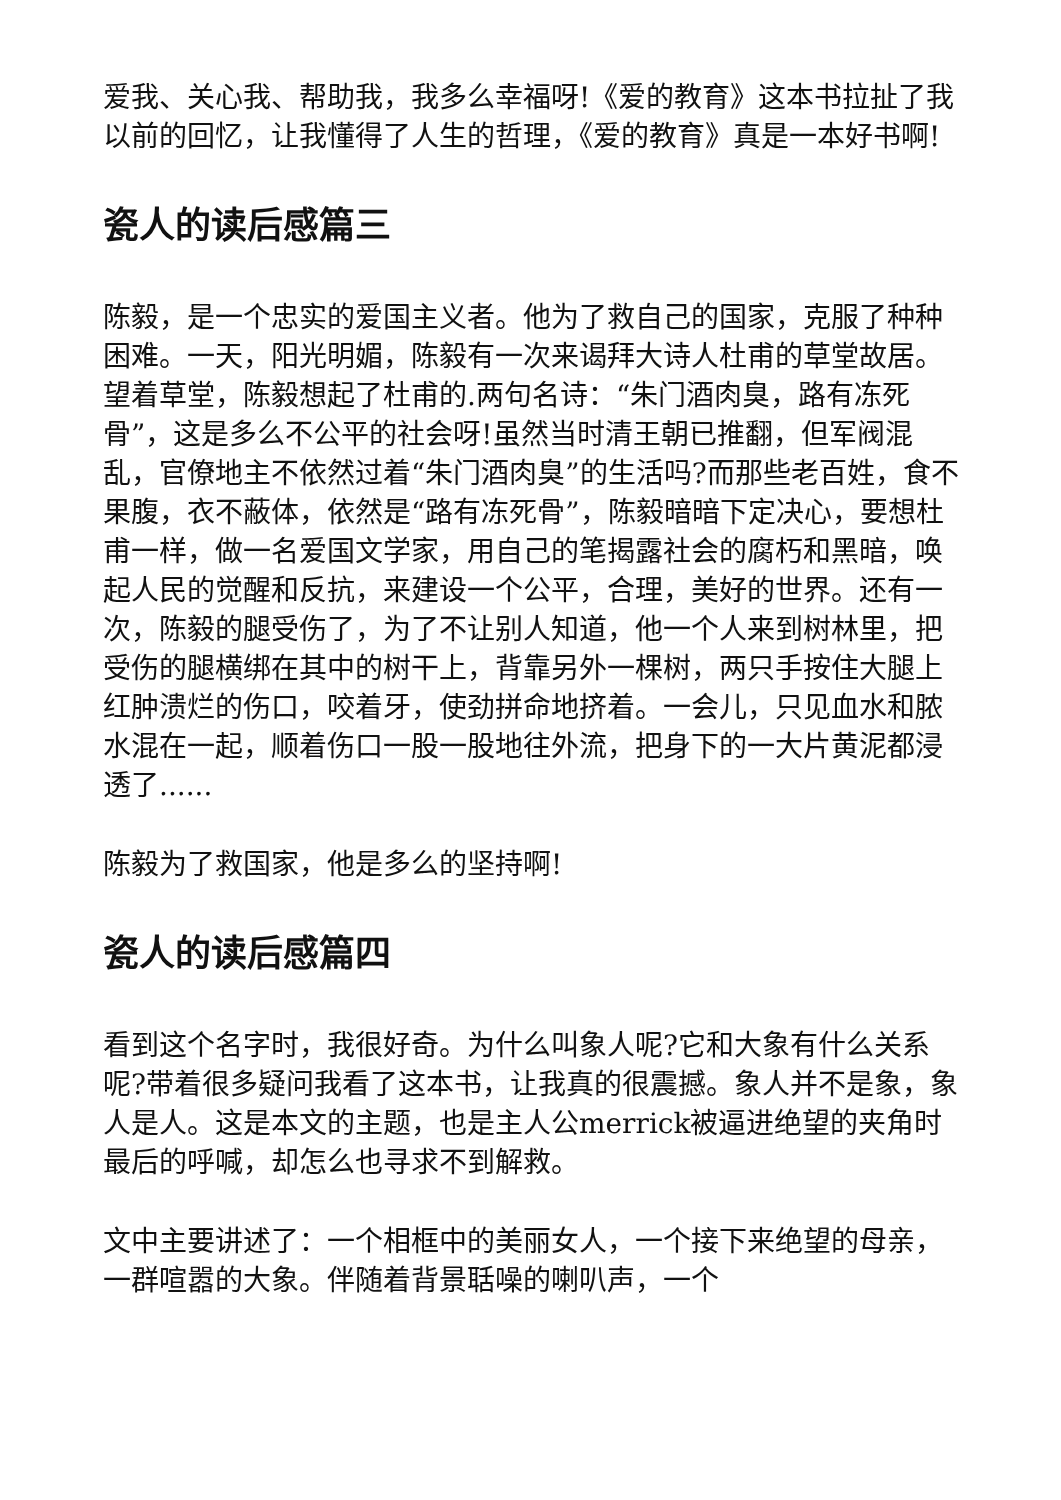爱我、关心我、帮助我，我多么幸福呀!《爱的教育》这本书拉扯了我以前的回忆，让我懂得了人生的哲理，《爱的教育》真是一本好书啊!
瓷人的读后感篇三
陈毅，是一个忠实的爱国主义者。他为了救自己的国家，克服了种种困难。一天，阳光明媚，陈毅有一次来谒拜大诗人杜甫的草堂故居。望着草堂，陈毅想起了杜甫的.两句名诗：“朱门酒肉臭，路有冻死骨”，这是多么不公平的社会呀!虽然当时清王朝已推翻，但军阀混乱，官僚地主不依然过着“朱门酒肉臭”的生活吗?而那些老百姓，食不果腹，衣不蔽体，依然是“路有冻死骨”，陈毅暗暗下定决心，要想杜甫一样，做一名爱国文学家，用自己的笔揭露社会的腐朽和黑暗，唤起人民的觉醒和反抗，来建设一个公平，合理，美好的世界。还有一次，陈毅的腿受伤了，为了不让别人知道，他一个人来到树林里，把受伤的腿横绑在其中的树干上，背靠另外一棵树，两只手按住大腿上红肿溃烂的伤口，咬着牙，使劲拼命地挤着。一会儿，只见血水和脓水混在一起，顺着伤口一股一股地往外流，把身下的一大片黄泥都浸透了......
陈毅为了救国家，他是多么的坚持啊!
瓷人的读后感篇四
看到这个名字时，我很好奇。为什么叫象人呢?它和大象有什么关系呢?带着很多疑问我看了这本书，让我真的很震撼。象人并不是象，象人是人。这是本文的主题，也是主人公merrick被逼进绝望的夹角时最后的呼喊，却怎么也寻求不到解救。
文中主要讲述了：一个相框中的美丽女人，一个接下来绝望的母亲，一群喧嚣的大象。伴随着背景聒噪的喇叭声，一个